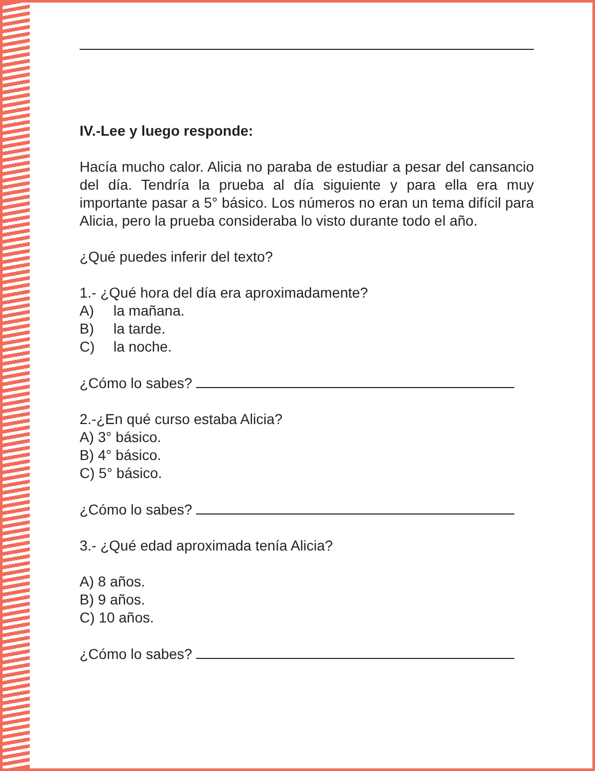IV.-Lee y luego responde:
Hacía mucho calor. Alicia no paraba de estudiar a pesar del cansancio del día. Tendría la prueba al día siguiente y para ella era muy importante pasar a 5° básico. Los números no eran un tema difícil para Alicia, pero la prueba consideraba lo visto durante todo el año.
¿Qué puedes inferir del texto?
1.- ¿Qué hora del día era aproximadamente?
A) la mañana.
B) la tarde.
C) la noche.
¿Cómo lo sabes?
2.-¿En qué curso estaba Alicia?
A) 3° básico.
B) 4° básico.
C) 5° básico.
¿Cómo lo sabes?
3.- ¿Qué edad aproximada tenía Alicia?
A) 8 años.
B) 9 años.
C) 10 años.
¿Cómo lo sabes?